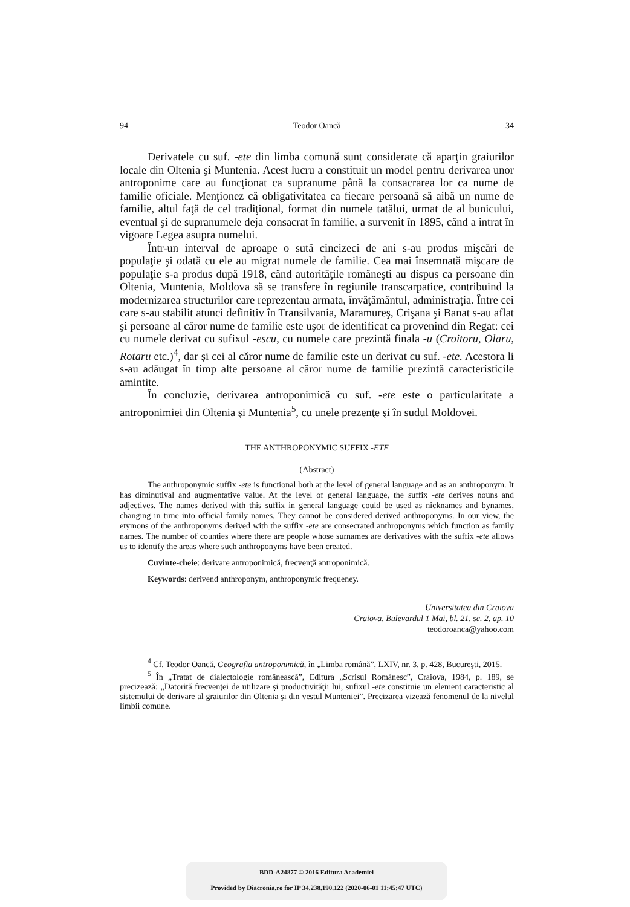94 Teodor Oancă 34
Derivatele cu suf. -ete din limba comună sunt considerate că aparţin graiurilor locale din Oltenia şi Muntenia. Acest lucru a constituit un model pentru derivarea unor antroponime care au funcţionat ca supranume până la consacrarea lor ca nume de familie oficiale. Menţionez că obligativitatea ca fiecare persoană să aibă un nume de familie, altul faţă de cel tradiţional, format din numele tatălui, urmat de al bunicului, eventual şi de supranumele deja consacrat în familie, a survenit în 1895, când a intrat în vigoare Legea asupra numelui.
Într-un interval de aproape o sută cincizeci de ani s-au produs mişcări de populaţie şi odată cu ele au migrat numele de familie. Cea mai însemnată mişcare de populaţie s-a produs după 1918, când autorităţile româneşti au dispus ca persoane din Oltenia, Muntenia, Moldova să se transfere în regiunile transcarpatice, contribuind la modernizarea structurilor care reprezentau armata, învăţământul, administraţia. Între cei care s-au stabilit atunci definitiv în Transilvania, Maramureş, Crişana şi Banat s-au aflat şi persoane al căror nume de familie este uşor de identificat ca provenind din Regat: cei cu numele derivat cu sufixul -escu, cu numele care prezintă finala -u (Croitoru, Olaru, Rotaru etc.)<sup>4</sup>, dar şi cei al căror nume de familie este un derivat cu suf. -ete. Acestora li s-au adăugat în timp alte persoane al căror nume de familie prezintă caracteristicile amintite.
În concluzie, derivarea antroponimică cu suf. -ete este o particularitate a antroponimiei din Oltenia şi Muntenia<sup>5</sup>, cu unele prezenţe şi în sudul Moldovei.
THE ANTHROPONYMIC SUFFIX -ETE
(Abstract)
The anthroponymic suffix -ete is functional both at the level of general language and as an anthroponym. It has diminutival and augmentative value. At the level of general language, the suffix -ete derives nouns and adjectives. The names derived with this suffix in general language could be used as nicknames and bynames, changing in time into official family names. They cannot be considered derived anthroponyms. In our view, the etymons of the anthroponyms derived with the suffix -ete are consecrated anthroponyms which function as family names. The number of counties where there are people whose surnames are derivatives with the suffix -ete allows us to identify the areas where such anthroponyms have been created.
Cuvinte-cheie: derivare antroponimică, frecvenţă antroponimică.
Keywords: derivend anthroponym, anthroponymic frequeney.
Universitatea din Craiova
Craiova, Bulevardul 1 Mai, bl. 21, sc. 2, ap. 10
teodoroanca@yahoo.com
<sup>4</sup> Cf. Teodor Oancă, Geografia antroponimică, în „Limba română”, LXIV, nr. 3, p. 428, Bucureşti, 2015.
<sup>5</sup> În „Tratat de dialectologie românească”, Editura „Scrisul Românesc”, Craiova, 1984, p. 189, se precizează: „Datorită frecvenţei de utilizare şi productivităţii lui, sufixul -ete constituie un element caracteristic al sistemului de derivare al graiurilor din Oltenia şi din vestul Munteniei”. Precizarea vizează fenomenul de la nivelul limbii comune.
BDD-A24877 © 2016 Editura Academiei
Provided by Diacronia.ro for IP 34.238.190.122 (2020-06-01 11:45:47 UTC)